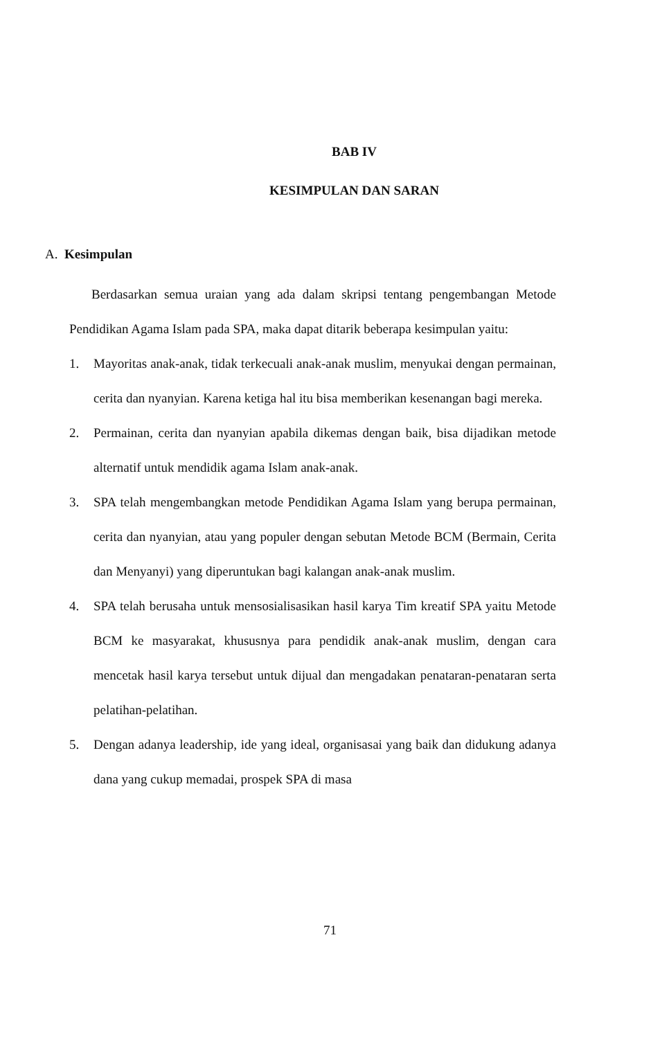BAB IV
KESIMPULAN DAN SARAN
A. Kesimpulan
Berdasarkan semua uraian yang ada dalam skripsi tentang pengembangan Metode Pendidikan Agama Islam pada SPA, maka dapat ditarik beberapa kesimpulan yaitu:
1. Mayoritas anak-anak, tidak terkecuali anak-anak muslim, menyukai dengan permainan, cerita dan nyanyian. Karena ketiga hal itu bisa memberikan kesenangan bagi mereka.
2. Permainan, cerita dan nyanyian apabila dikemas dengan baik, bisa dijadikan metode alternatif untuk mendidik agama Islam anak-anak.
3. SPA telah mengembangkan metode Pendidikan Agama Islam yang berupa permainan, cerita dan nyanyian, atau yang populer dengan sebutan Metode BCM (Bermain, Cerita dan Menyanyi) yang diperuntukan bagi kalangan anak-anak muslim.
4. SPA telah berusaha untuk mensosialisasikan hasil karya Tim kreatif SPA yaitu Metode BCM ke masyarakat, khususnya para pendidik anak-anak muslim, dengan cara mencetak hasil karya tersebut untuk dijual dan mengadakan penataran-penataran serta pelatihan-pelatihan.
5. Dengan adanya leadership, ide yang ideal, organisasai yang baik dan didukung adanya dana yang cukup memadai, prospek SPA di masa
71